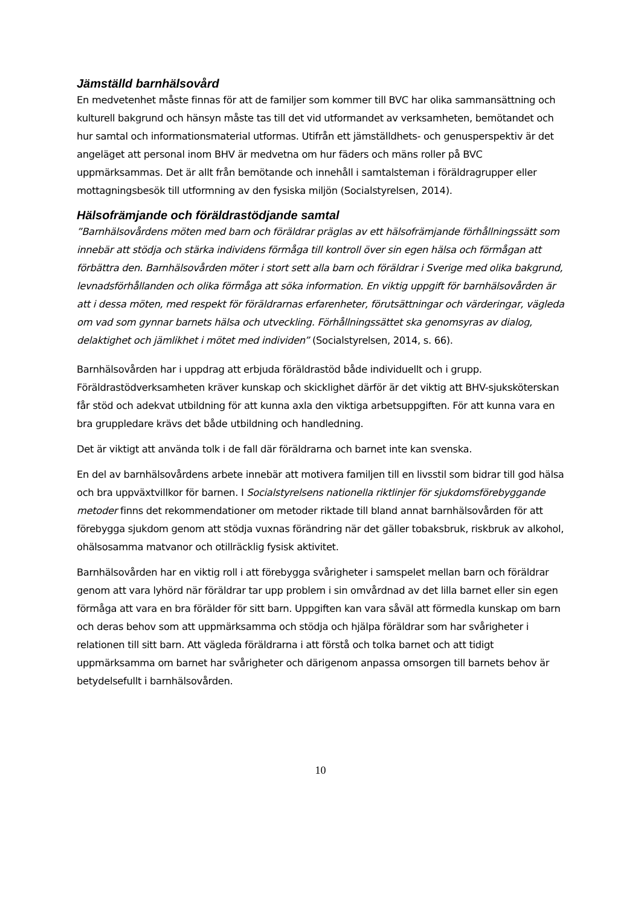Jämställd barnhälsovård
En medvetenhet måste finnas för att de familjer som kommer till BVC har olika sammansättning och kulturell bakgrund och hänsyn måste tas till det vid utformandet av verksamheten, bemötandet och hur samtal och informationsmaterial utformas. Utifrån ett jämställdhets- och genusperspektiv är det angeläget att personal inom BHV är medvetna om hur fäders och mäns roller på BVC uppmärksammas. Det är allt från bemötande och innehåll i samtalsteman i föräldragrupper eller mottagningsbesök till utformning av den fysiska miljön (Socialstyrelsen, 2014).
Hälsofrämjande och föräldrastödjande samtal
”Barnhälsovårdens möten med barn och föräldrar präglas av ett hälsofrämjande förhållningssätt som innebär att stödja och stärka individens förmåga till kontroll över sin egen hälsa och förmågan att förbättra den. Barnhälsovården möter i stort sett alla barn och föräldrar i Sverige med olika bakgrund, levnadsförhållanden och olika förmåga att söka information. En viktig uppgift för barnhälsovården är att i dessa möten, med respekt för föräldrarnas erfarenheter, förutsättningar och värderingar, vägleda om vad som gynnar barnets hälsa och utveckling. Förhållningssättet ska genomsyras av dialog, delaktighet och jämlikhet i mötet med individen” (Socialstyrelsen, 2014, s. 66).
Barnhälsovården har i uppdrag att erbjuda föräldrastöd både individuellt och i grupp. Föräldrastödverksamheten kräver kunskap och skicklighet därför är det viktig att BHV-sjuksköterskan får stöd och adekvat utbildning för att kunna axla den viktiga arbetsuppgiften. För att kunna vara en bra gruppledare krävs det både utbildning och handledning.
Det är viktigt att använda tolk i de fall där föräldrarna och barnet inte kan svenska.
En del av barnhälsovårdens arbete innebär att motivera familjen till en livsstil som bidrar till god hälsa och bra uppväxtvillkor för barnen. I Socialstyrelsens nationella riktlinjer för sjukdomsförebyggande metoder finns det rekommendationer om metoder riktade till bland annat barnhälsovården för att förebygga sjukdom genom att stödja vuxnas förändring när det gäller tobaksbruk, riskbruk av alkohol, ohälsosamma matvanor och otillräcklig fysisk aktivitet.
Barnhälsovården har en viktig roll i att förebygga svårigheter i samspelet mellan barn och föräldrar genom att vara lyhörd när föräldrar tar upp problem i sin omvårdnad av det lilla barnet eller sin egen förmåga att vara en bra förälder för sitt barn. Uppgiften kan vara såväl att förmedla kunskap om barn och deras behov som att uppmärksamma och stödja och hjälpa föräldrar som har svårigheter i relationen till sitt barn. Att vägleda föräldrarna i att förstå och tolka barnet och att tidigt uppmärksamma om barnet har svårigheter och därigenom anpassa omsorgen till barnets behov är betydelsefullt i barnhälsovården.
10